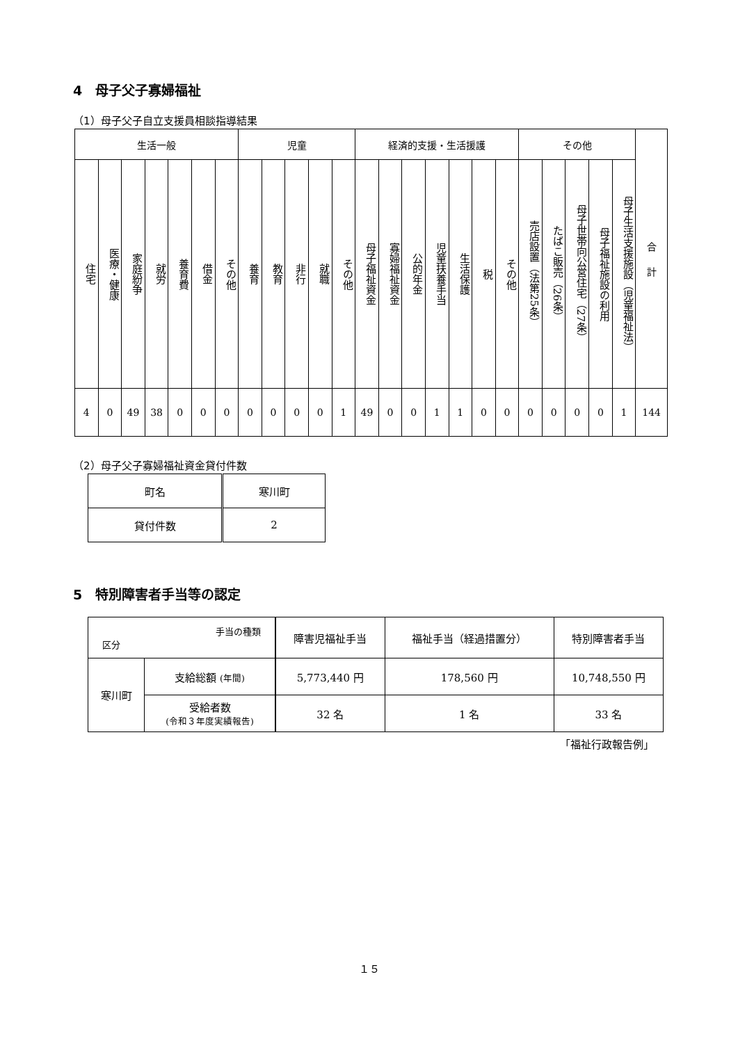4　母子父子寡婦福祉
（1）母子父子自立支援員相談指導結果
| 生活一般 | | | | | | | 児童 | | | | | 経済的支援・生活援護 | | | | | | | その他 | | | | | 合 計 |
| --- | --- | --- | --- | --- | --- | --- | --- | --- | --- | --- | --- | --- | --- | --- | --- | --- | --- | --- | --- | --- | --- | --- | --- | --- |
| 住宅 | 医療・健康 | 家庭紛争 | 就労 | 養育費 | 借金 | その他 | 養育 | 教育 | 非行 | 就職 | その他 | 母子福祉資金 | 寡婦福祉資金 | 公的年金 | 児童扶養手当 | 生活保護 | 税 | その他 | 売店設置（法第25条） | たばこ販売（26条） | 母子世帯向公営住宅（27条） | 母子福祉施設の利用 | 母子生活支援施設（児童福祉法） | |
| 4 | 0 | 49 | 38 | 0 | 0 | 0 | 0 | 0 | 0 | 0 | 1 | 49 | 0 | 0 | 1 | 1 | 0 | 0 | 0 | 0 | 0 | 0 | 1 | 144 |
（2）母子父子寡婦福祉資金貸付件数
| 町名 | 寒川町 |
| 貸付件数 | 2 |
5　特別障害者手当等の認定
| 手当の種類 区分 | | 障害児福祉手当 | 福祉手当（経過措置分） | 特別障害者手当 |
| 寒川町 | 支給総額 (年間) | 5,773,440 円 | 178,560 円 | 10,748,550 円 |
| | 受給者数 (令和３年度実績報告) | 32 名 | 1 名 | 33 名 |
「福祉行政報告例」
１５